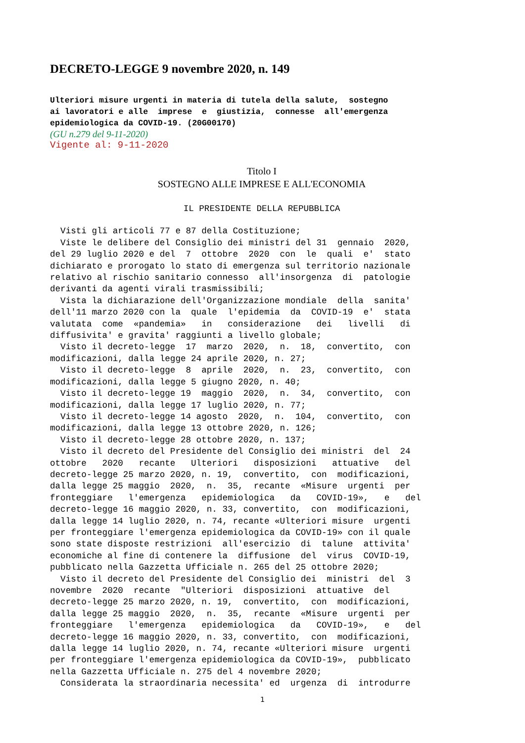DECRETO-LEGGE 9 novembre 2020, n. 149
Ulteriori misure urgenti in materia di tutela della salute, sostegno ai lavoratori e alle imprese e giustizia, connesse all'emergenza epidemiologica da COVID-19. (20G00170)
(GU n.279 del 9-11-2020)
Vigente al: 9-11-2020
Titolo I
SOSTEGNO ALLE IMPRESE E ALL'ECONOMIA
IL PRESIDENTE DELLA REPUBBLICA
Visti gli articoli 77 e 87 della Costituzione; Viste le delibere del Consiglio dei ministri del 31 gennaio 2020, del 29 luglio 2020 e del 7 ottobre 2020 con le quali e' stato dichiarato e prorogato lo stato di emergenza sul territorio nazionale relativo al rischio sanitario connesso all'insorgenza di patologie derivanti da agenti virali trasmissibili; Vista la dichiarazione dell'Organizzazione mondiale della sanita' dell'11 marzo 2020 con la quale l'epidemia da COVID-19 e' stata valutata come «pandemia» in considerazione dei livelli di diffusivita' e gravita' raggiunti a livello globale; Visto il decreto-legge 17 marzo 2020, n. 18, convertito, con modificazioni, dalla legge 24 aprile 2020, n. 27; Visto il decreto-legge 8 aprile 2020, n. 23, convertito, con modificazioni, dalla legge 5 giugno 2020, n. 40; Visto il decreto-legge 19 maggio 2020, n. 34, convertito, con modificazioni, dalla legge 17 luglio 2020, n. 77; Visto il decreto-legge 14 agosto 2020, n. 104, convertito, con modificazioni, dalla legge 13 ottobre 2020, n. 126; Visto il decreto-legge 28 ottobre 2020, n. 137; Visto il decreto del Presidente del Consiglio dei ministri del 24 ottobre 2020 recante Ulteriori disposizioni attuative del decreto-legge 25 marzo 2020, n. 19, convertito, con modificazioni, dalla legge 25 maggio 2020, n. 35, recante «Misure urgenti per fronteggiare l'emergenza epidemiologica da COVID-19», e del decreto-legge 16 maggio 2020, n. 33, convertito, con modificazioni, dalla legge 14 luglio 2020, n. 74, recante «Ulteriori misure urgenti per fronteggiare l'emergenza epidemiologica da COVID-19» con il quale sono state disposte restrizioni all'esercizio di talune attivita' economiche al fine di contenere la diffusione del virus COVID-19, pubblicato nella Gazzetta Ufficiale n. 265 del 25 ottobre 2020; Visto il decreto del Presidente del Consiglio dei ministri del 3 novembre 2020 recante "Ulteriori disposizioni attuative del decreto-legge 25 marzo 2020, n. 19, convertito, con modificazioni, dalla legge 25 maggio 2020, n. 35, recante «Misure urgenti per fronteggiare l'emergenza epidemiologica da COVID-19», e del decreto-legge 16 maggio 2020, n. 33, convertito, con modificazioni, dalla legge 14 luglio 2020, n. 74, recante «Ulteriori misure urgenti per fronteggiare l'emergenza epidemiologica da COVID-19», pubblicato nella Gazzetta Ufficiale n. 275 del 4 novembre 2020; Considerata la straordinaria necessita' ed urgenza di introdurre
1